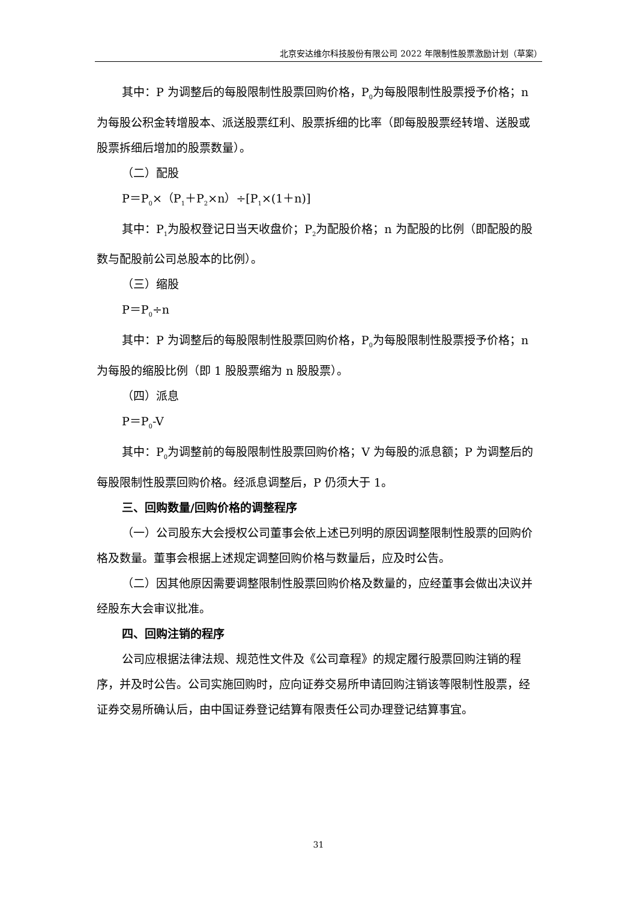北京安达维尔科技股份有限公司 2022 年限制性股票激励计划（草案）
其中：P 为调整后的每股限制性股票回购价格，P<sub>0</sub>为每股限制性股票授予价格；n 为每股公积金转增股本、派送股票红利、股票拆细的比率（即每股股票经转增、送股或股票拆细后增加的股票数量）。
（二）配股
P＝P<sub>0</sub>×（P<sub>1</sub>＋P<sub>2</sub>×n）÷[P<sub>1</sub>×(1＋n)]
其中：P<sub>1</sub>为股权登记日当天收盘价；P<sub>2</sub>为配股价格；n 为配股的比例（即配股的股数与配股前公司总股本的比例）。
（三）缩股
P＝P<sub>0</sub>÷n
其中：P 为调整后的每股限制性股票回购价格，P<sub>0</sub>为每股限制性股票授予价格；n 为每股的缩股比例（即 1 股股票缩为 n 股股票）。
（四）派息
P＝P<sub>0</sub>-V
其中：P<sub>0</sub>为调整前的每股限制性股票回购价格；V 为每股的派息额；P 为调整后的每股限制性股票回购价格。经派息调整后，P 仍须大于 1。
三、回购数量/回购价格的调整程序
（一）公司股东大会授权公司董事会依上述已列明的原因调整限制性股票的回购价格及数量。董事会根据上述规定调整回购价格与数量后，应及时公告。
（二）因其他原因需要调整限制性股票回购价格及数量的，应经董事会做出决议并经股东大会审议批准。
四、回购注销的程序
公司应根据法律法规、规范性文件及《公司章程》的规定履行股票回购注销的程序，并及时公告。公司实施回购时，应向证券交易所申请回购注销该等限制性股票，经证券交易所确认后，由中国证券登记结算有限责任公司办理登记结算事宜。
31